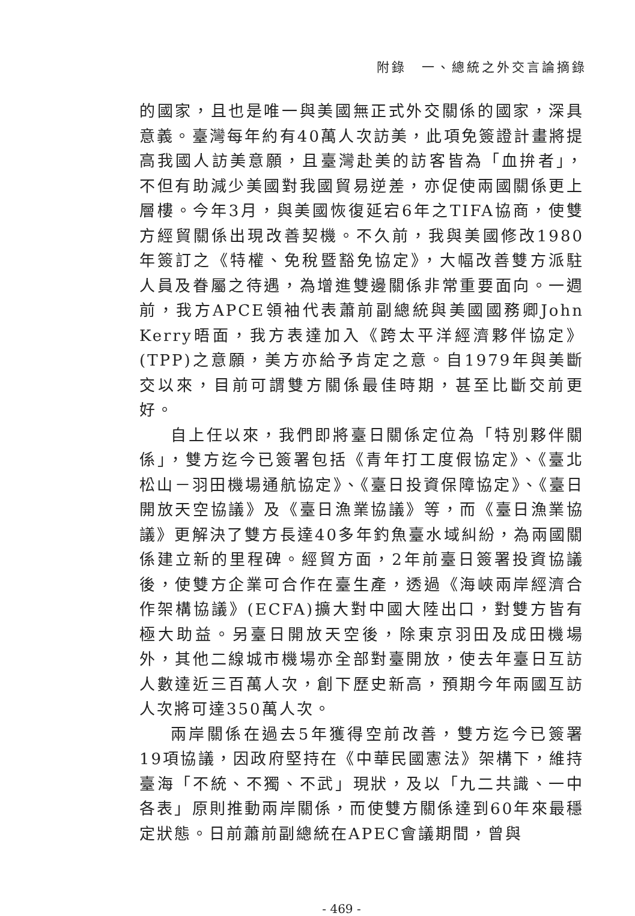附錄　一、總統之外交言論摘錄
的國家，且也是唯一與美國無正式外交關係的國家，深具意義。臺灣每年約有40萬人次訪美，此項免簽證計畫將提高我國人訪美意願，且臺灣赴美的訪客皆為「血拚者」，不但有助減少美國對我國貿易逆差，亦促使兩國關係更上層樓。今年3月，與美國恢復延宕6年之TIFA協商，使雙方經貿關係出現改善契機。不久前，我與美國修改1980年簽訂之《特權、免稅暨豁免協定》，大幅改善雙方派駐人員及眷屬之待遇，為增進雙邊關係非常重要面向。一週前，我方APCE領袖代表蕭前副總統與美國國務卿John Kerry晤面，我方表達加入《跨太平洋經濟夥伴協定》(TPP)之意願，美方亦給予肯定之意。自1979年與美斷交以來，目前可謂雙方關係最佳時期，甚至比斷交前更好。
自上任以來，我們即將臺日關係定位為「特別夥伴關係」，雙方迄今已簽署包括《青年打工度假協定》、《臺北松山－羽田機場通航協定》、《臺日投資保障協定》、《臺日開放天空協議》及《臺日漁業協議》等，而《臺日漁業協議》更解決了雙方長達40多年釣魚臺水域糾紛，為兩國關係建立新的里程碑。經貿方面，2年前臺日簽署投資協議後，使雙方企業可合作在臺生產，透過《海峽兩岸經濟合作架構協議》(ECFA)擴大對中國大陸出口，對雙方皆有極大助益。另臺日開放天空後，除東京羽田及成田機場外，其他二線城市機場亦全部對臺開放，使去年臺日互訪人數達近三百萬人次，創下歷史新高，預期今年兩國互訪人次將可達350萬人次。
兩岸關係在過去5年獲得空前改善，雙方迄今已簽署19項協議，因政府堅持在《中華民國憲法》架構下，維持臺海「不統、不獨、不武」現狀，及以「九二共識、一中各表」原則推動兩岸關係，而使雙方關係達到60年來最穩定狀態。日前蕭前副總統在APEC會議期間，曾與
- 469 -